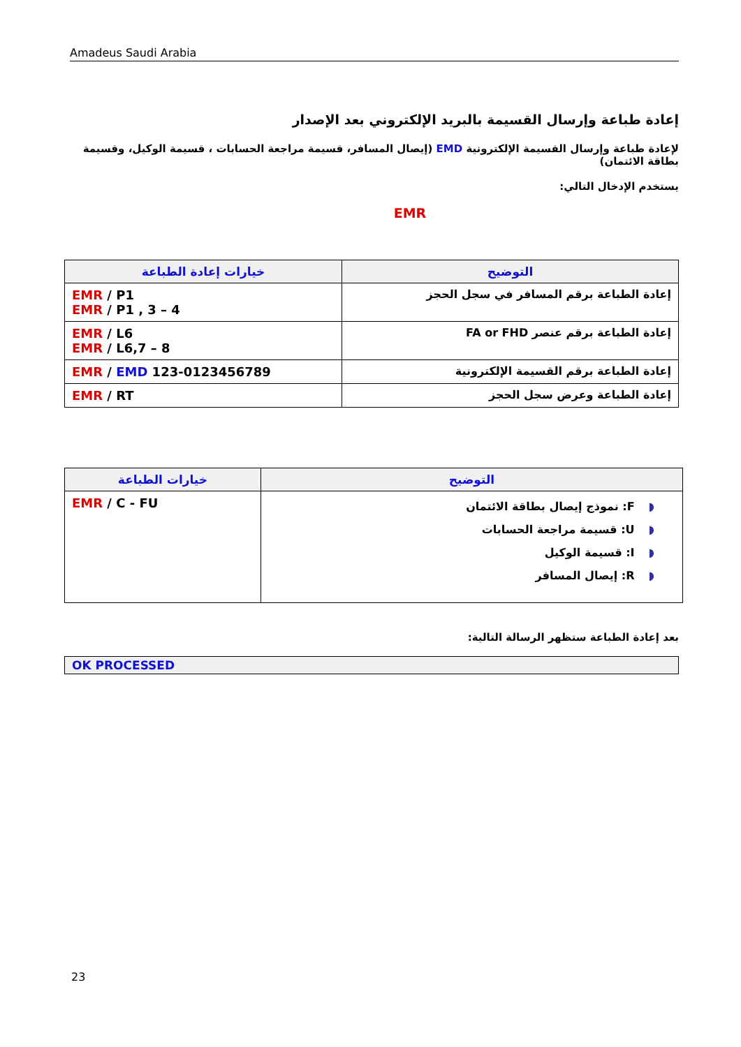Amadeus Saudi Arabia
إعادة طباعة وإرسال القسيمة بالبريد الإلكتروني بعد الإصدار
لإعادة طباعة وإرسال القسيمة الإلكترونية EMD (إيصال المسافر، قسيمة مراجعة الحسابات ، قسيمة الوكيل، وقسيمة بطاقة الائتمان)
يستخدم الإدخال التالي:
EMR
| خيارات إعادة الطباعة | التوضيح |
| --- | --- |
| EMR / P1 EMR / P1 , 3 – 4 | إعادة الطباعة برقم المسافر في سجل الحجز |
| EMR / L6 EMR / L6,7 – 8 | إعادة الطباعة برقم عنصر FA or FHD |
| EMR / EMD 123-0123456789 | إعادة الطباعة برقم القسيمة الإلكترونية |
| EMR / RT | إعادة الطباعة وعرض سجل الحجز |
| خيارات الطباعة | التوضيح |
| --- | --- |
| EMR / C - FU | ◗ F: نموذج إيصال بطاقة الائتمان ◗ U: قسيمة مراجعة الحسابات ◗ I: قسيمة الوكيل ◗ R: إيصال المسافر |
بعد إعادة الطباعة ستظهر الرسالة التالية:
OK PROCESSED
23